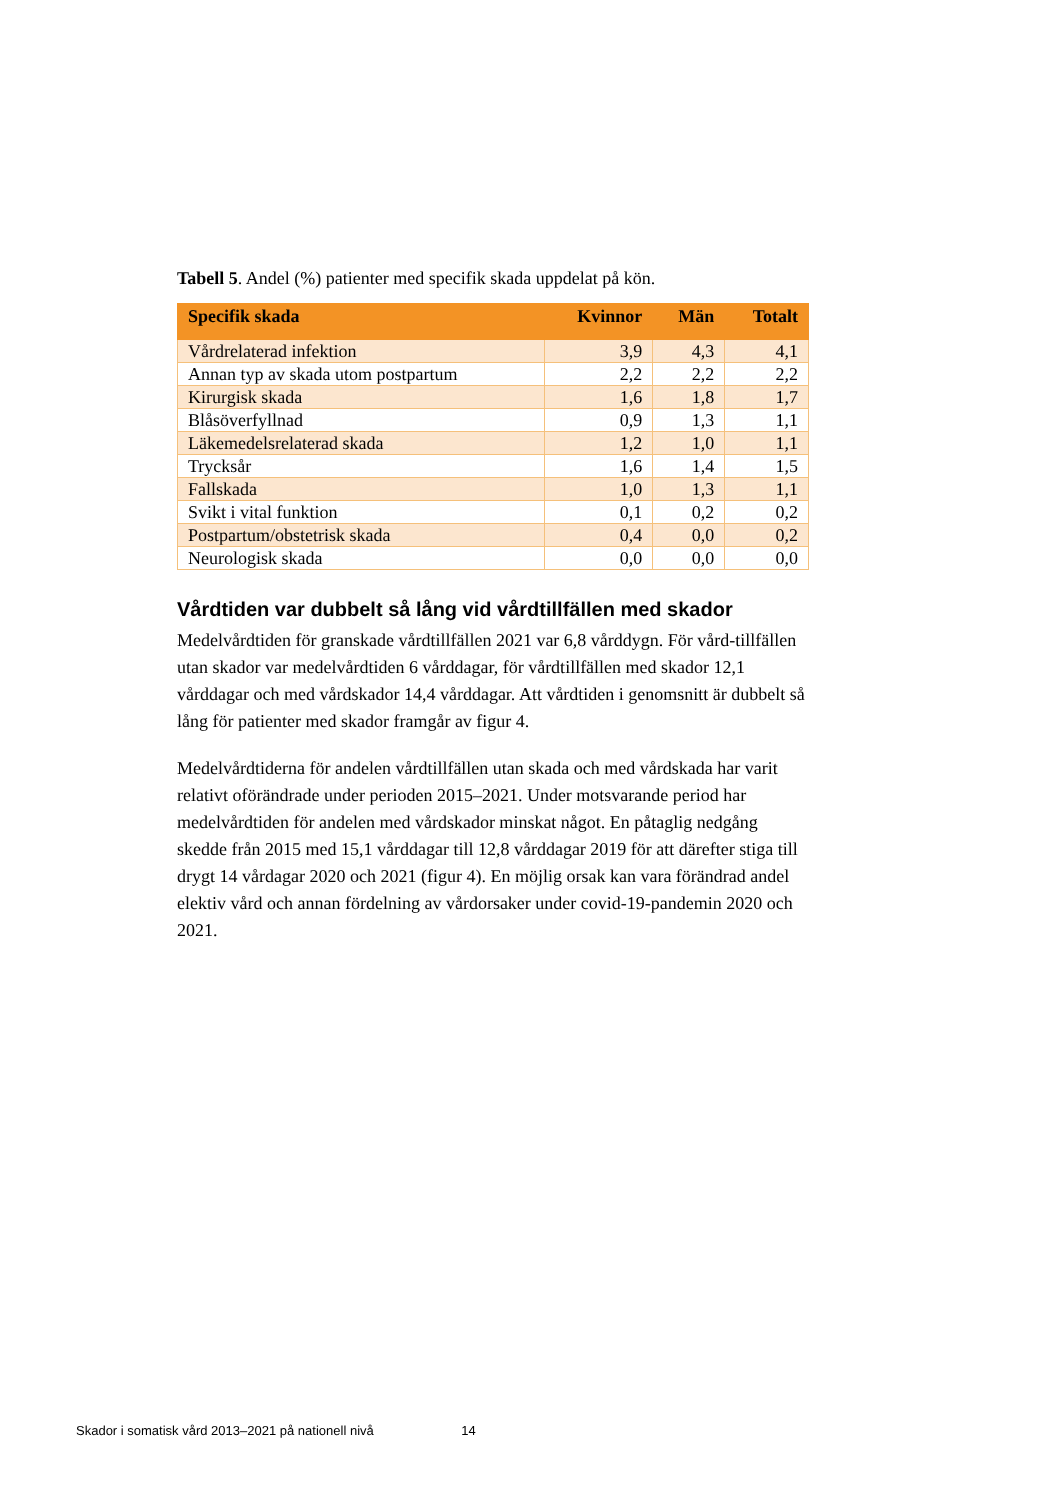Tabell 5. Andel (%) patienter med specifik skada uppdelat på kön.
| Specifik skada | Kvinnor | Män | Totalt |
| --- | --- | --- | --- |
| Vårdrelaterad infektion | 3,9 | 4,3 | 4,1 |
| Annan typ av skada utom postpartum | 2,2 | 2,2 | 2,2 |
| Kirurgisk skada | 1,6 | 1,8 | 1,7 |
| Blåsöverfyllnad | 0,9 | 1,3 | 1,1 |
| Läkemedelsrelaterad skada | 1,2 | 1,0 | 1,1 |
| Trycksår | 1,6 | 1,4 | 1,5 |
| Fallskada | 1,0 | 1,3 | 1,1 |
| Svikt i vital funktion | 0,1 | 0,2 | 0,2 |
| Postpartum/obstetrisk skada | 0,4 | 0,0 | 0,2 |
| Neurologisk skada | 0,0 | 0,0 | 0,0 |
Vårdtiden var dubbelt så lång vid vårdtillfällen med skador
Medelvårdtiden för granskade vårdtillfällen 2021 var 6,8 vårddygn. För vård-tillfällen utan skador var medelvårdtiden 6 vårddagar, för vårdtillfällen med skador 12,1 vårddagar och med vårdskador 14,4 vårddagar. Att vårdtiden i genomsnitt är dubbelt så lång för patienter med skador framgår av figur 4.
Medelvårdtiderna för andelen vårdtillfällen utan skada och med vårdskada har varit relativt oförändrade under perioden 2015–2021. Under motsvarande period har medelvårdtiden för andelen med vårdskador minskat något. En påtaglig nedgång skedde från 2015 med 15,1 vårddagar till 12,8 vårddagar 2019 för att därefter stiga till drygt 14 vårdagar 2020 och 2021 (figur 4). En möjlig orsak kan vara förändrad andel elektiv vård och annan fördelning av vårdorsaker under covid-19-pandemin 2020 och 2021.
Skador i somatisk vård 2013–2021 på nationell nivå 14